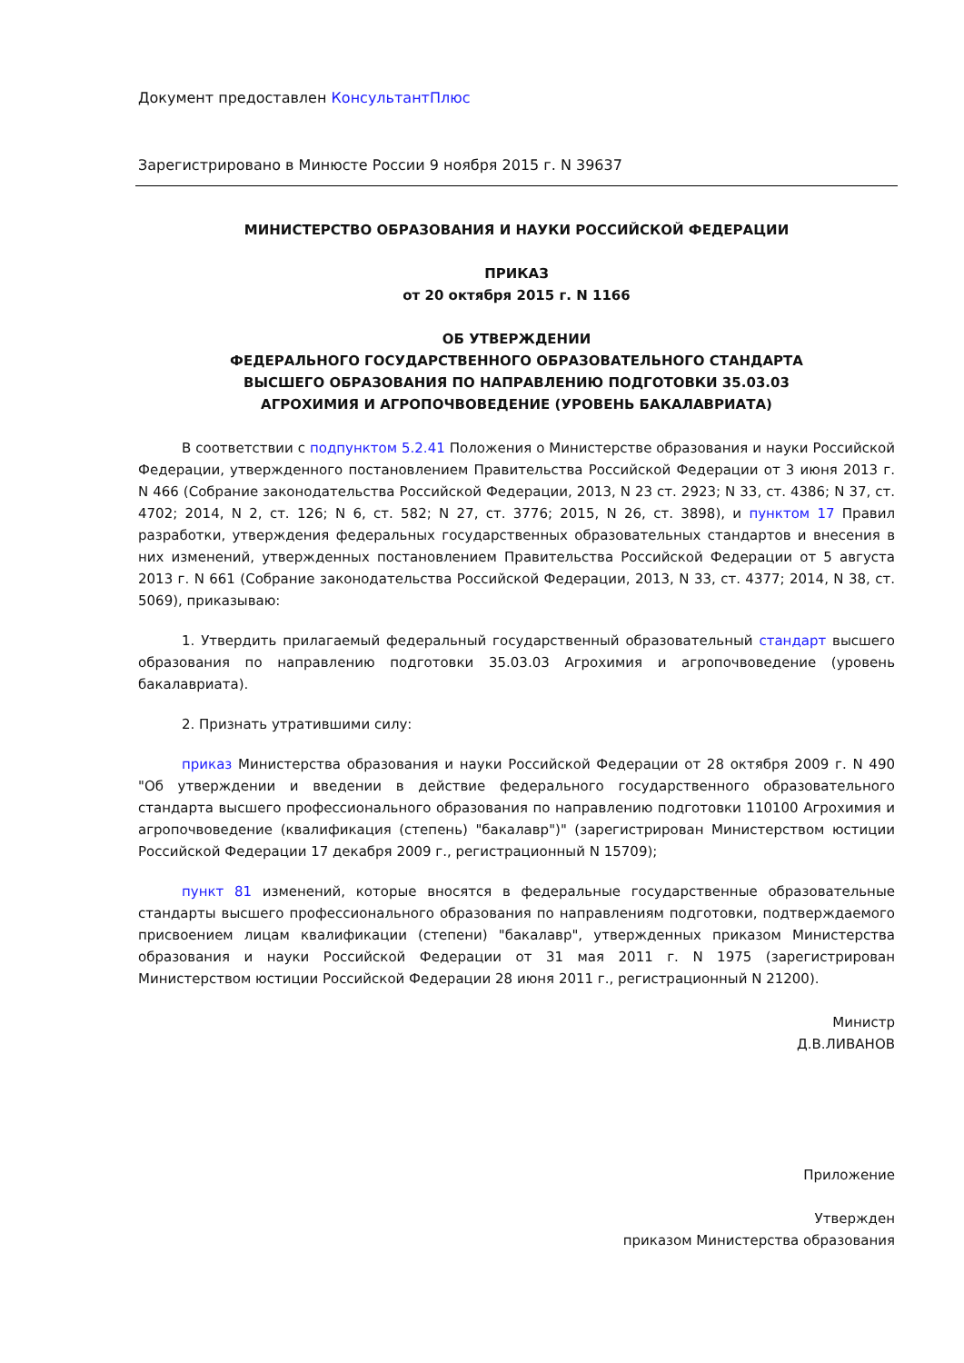Документ предоставлен КонсультантПлюс
Зарегистрировано в Минюсте России 9 ноября 2015 г. N 39637
МИНИСТЕРСТВО ОБРАЗОВАНИЯ И НАУКИ РОССИЙСКОЙ ФЕДЕРАЦИИ
ПРИКАЗ
от 20 октября 2015 г. N 1166
ОБ УТВЕРЖДЕНИИ
ФЕДЕРАЛЬНОГО ГОСУДАРСТВЕННОГО ОБРАЗОВАТЕЛЬНОГО СТАНДАРТА
ВЫСШЕГО ОБРАЗОВАНИЯ ПО НАПРАВЛЕНИЮ ПОДГОТОВКИ 35.03.03
АГРОХИМИЯ И АГРОПОЧВОВЕДЕНИЕ (УРОВЕНЬ БАКАЛАВРИАТА)
В соответствии с подпунктом 5.2.41 Положения о Министерстве образования и науки Российской Федерации, утвержденного постановлением Правительства Российской Федерации от 3 июня 2013 г. N 466 (Собрание законодательства Российской Федерации, 2013, N 23 ст. 2923; N 33, ст. 4386; N 37, ст. 4702; 2014, N 2, ст. 126; N 6, ст. 582; N 27, ст. 3776; 2015, N 26, ст. 3898), и пунктом 17 Правил разработки, утверждения федеральных государственных образовательных стандартов и внесения в них изменений, утвержденных постановлением Правительства Российской Федерации от 5 августа 2013 г. N 661 (Собрание законодательства Российской Федерации, 2013, N 33, ст. 4377; 2014, N 38, ст. 5069), приказываю:
1. Утвердить прилагаемый федеральный государственный образовательный стандарт высшего образования по направлению подготовки 35.03.03 Агрохимия и агропочвоведение (уровень бакалавриата).
2. Признать утратившими силу:
приказ Министерства образования и науки Российской Федерации от 28 октября 2009 г. N 490 "Об утверждении и введении в действие федерального государственного образовательного стандарта высшего профессионального образования по направлению подготовки 110100 Агрохимия и агропочвоведение (квалификация (степень) "бакалавр")" (зарегистрирован Министерством юстиции Российской Федерации 17 декабря 2009 г., регистрационный N 15709);
пункт 81 изменений, которые вносятся в федеральные государственные образовательные стандарты высшего профессионального образования по направлениям подготовки, подтверждаемого присвоением лицам квалификации (степени) "бакалавр", утвержденных приказом Министерства образования и науки Российской Федерации от 31 мая 2011 г. N 1975 (зарегистрирован Министерством юстиции Российской Федерации 28 июня 2011 г., регистрационный N 21200).
Министр
Д.В.ЛИВАНОВ
Приложение
Утвержден
приказом Министерства образования